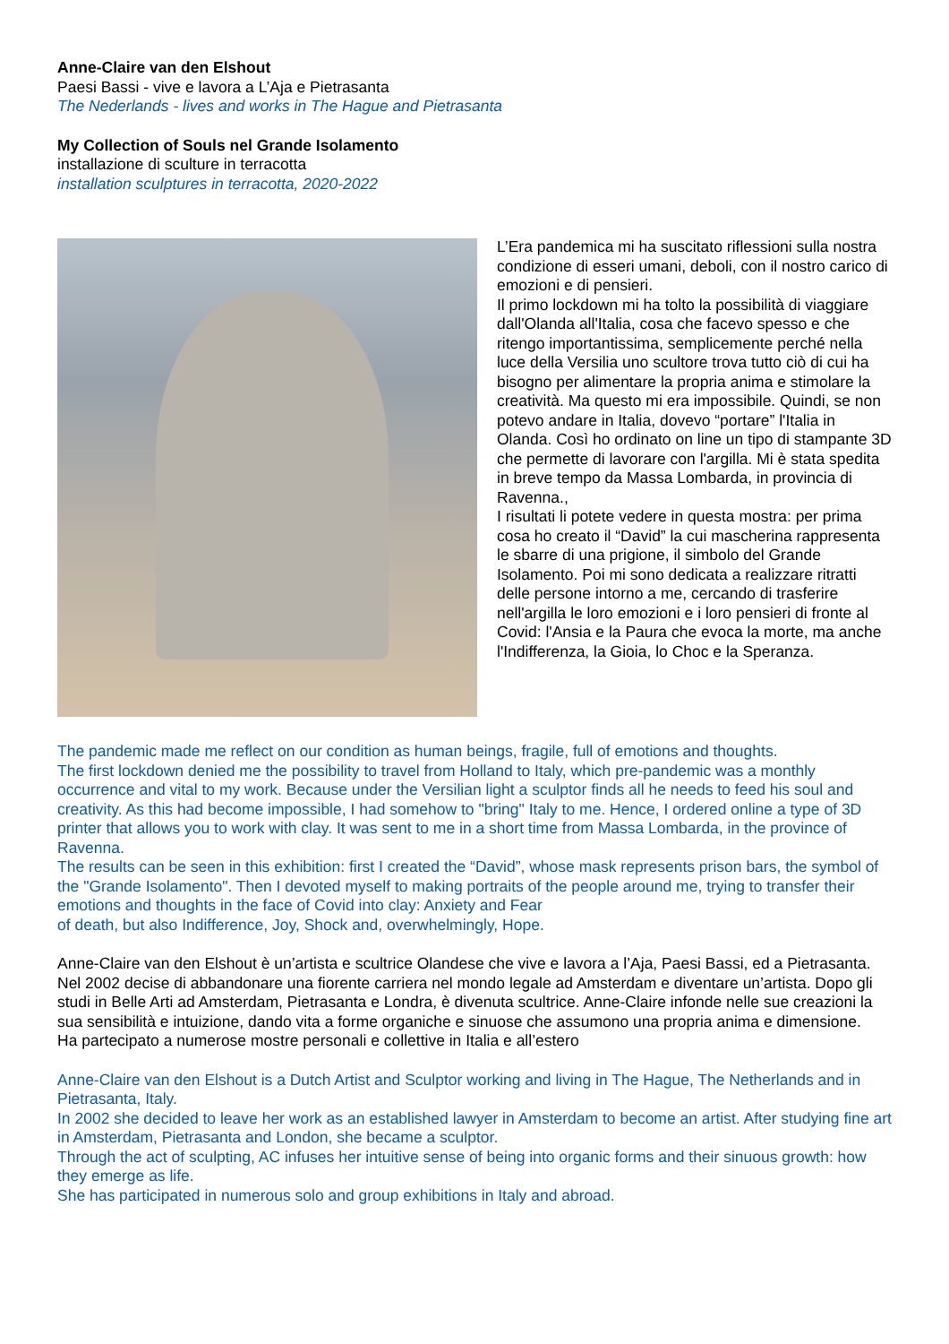Anne-Claire van den Elshout
Paesi Bassi - vive e lavora a L’Aja e Pietrasanta
The Nederlands - lives and works in The Hague and Pietrasanta
My Collection of Souls nel Grande Isolamento
installazione di sculture in terracotta
installation sculptures in terracotta, 2020-2022
L’Era pandemica mi ha suscitato riflessioni sulla nostra condizione di esseri umani, deboli, con il nostro carico di emozioni e di pensieri.
Il primo lockdown mi ha tolto la possibilità di viaggiare dall'Olanda all'Italia, cosa che facevo spesso e che ritengo importantissima, semplicemente perché nella luce della Versilia uno scultore trova tutto ciò di cui ha bisogno per alimentare la propria anima e stimolare la creatività. Ma questo mi era impossibile. Quindi, se non potevo andare in Italia, dovevo “portare” l'Italia in Olanda. Così ho ordinato on line un tipo di stampante 3D che permette di lavorare con l'argilla. Mi è stata spedita in breve tempo da Massa Lombarda, in provincia di Ravenna.,
I risultati li potete vedere in questa mostra: per prima cosa ho creato il “David” la cui mascherina rappresenta le sbarre di una prigione, il simbolo del Grande Isolamento. Poi mi sono dedicata a realizzare ritratti delle persone intorno a me, cercando di trasferire nell'argilla le loro emozioni e i loro pensieri di fronte al Covid: l'Ansia e la Paura che evoca la morte, ma anche l'Indifferenza, la Gioia, lo Choc e la Speranza.
The pandemic made me reflect on our condition as human beings, fragile, full of emotions and thoughts.
The first lockdown denied me the possibility to travel from Holland to Italy, which pre-pandemic was a monthly occurrence and vital to my work. Because under the Versilian light a sculptor finds all he needs to feed his soul and creativity. As this had become impossible, I had somehow to "bring" Italy to me. Hence, I ordered online a type of 3D printer that allows you to work with clay. It was sent to me in a short time from Massa Lombarda, in the province of Ravenna.
The results can be seen in this exhibition: first I created the “David”, whose mask represents prison bars, the symbol of the "Grande Isolamento". Then I devoted myself to making portraits of the people around me, trying to transfer their emotions and thoughts in the face of Covid into clay: Anxiety and Fear
of death, but also Indifference, Joy, Shock and, overwhelmingly, Hope.
Anne-Claire van den Elshout è un’artista e scultrice Olandese che vive e lavora a l’Aja, Paesi Bassi, ed a Pietrasanta. Nel 2002 decise di abbandonare una fiorente carriera nel mondo legale ad Amsterdam e diventare un’artista. Dopo gli studi in Belle Arti ad Amsterdam, Pietrasanta e Londra, è divenuta scultrice. Anne-Claire infonde nelle sue creazioni la sua sensibilità e intuizione, dando vita a forme organiche e sinuose che assumono una propria anima e dimensione.
Ha partecipato a numerose mostre personali e collettive in Italia e all’estero
Anne-Claire van den Elshout is a Dutch Artist and Sculptor working and living in The Hague, The Netherlands and in Pietrasanta, Italy.
In 2002 she decided to leave her work as an established lawyer in Amsterdam to become an artist. After studying fine art in Amsterdam, Pietrasanta and London, she became a sculptor.
Through the act of sculpting, AC infuses her intuitive sense of being into organic forms and their sinuous growth: how they emerge as life.
She has participated in numerous solo and group exhibitions in Italy and abroad.